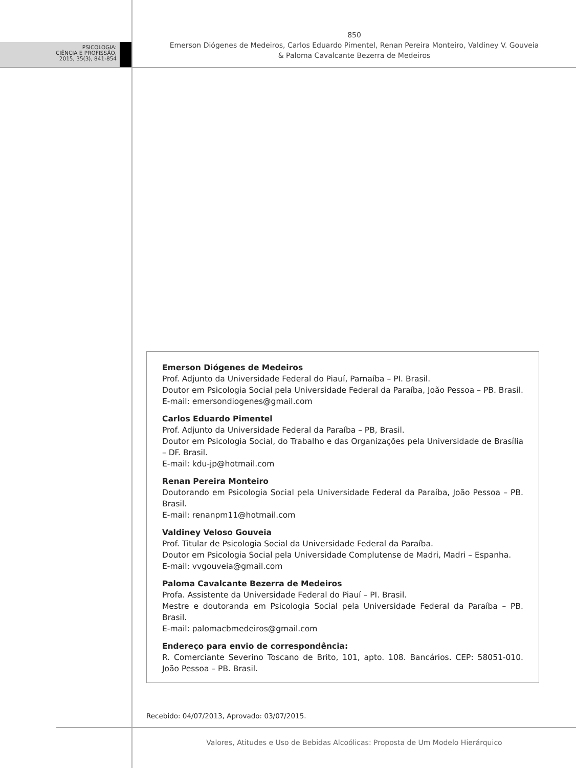PSICOLOGIA:
CIÊNCIA E PROFISSÃO,
2015, 35(3), 841-854
850
Emerson Diógenes de Medeiros, Carlos Eduardo Pimentel, Renan Pereira Monteiro, Valdiney V. Gouveia
& Paloma Cavalcante Bezerra de Medeiros
Emerson Diógenes de Medeiros
Prof. Adjunto da Universidade Federal do Piauí, Parnaíba – PI. Brasil.
Doutor em Psicologia Social pela Universidade Federal da Paraíba, João Pessoa – PB. Brasil.
E-mail: emersondiogenes@gmail.com
Carlos Eduardo Pimentel
Prof. Adjunto da Universidade Federal da Paraíba – PB, Brasil.
Doutor em Psicologia Social, do Trabalho e das Organizações pela Universidade de Brasília – DF. Brasil.
E-mail: kdu-jp@hotmail.com
Renan Pereira Monteiro
Doutorando em Psicologia Social pela Universidade Federal da Paraíba, João Pessoa – PB. Brasil.
E-mail: renanpm11@hotmail.com
Valdiney Veloso Gouveia
Prof. Titular de Psicologia Social da Universidade Federal da Paraíba.
Doutor em Psicologia Social pela Universidade Complutense de Madri, Madri – Espanha.
E-mail: vvgouveia@gmail.com
Paloma Cavalcante Bezerra de Medeiros
Profa. Assistente da Universidade Federal do Piauí – PI. Brasil.
Mestre e doutoranda em Psicologia Social pela Universidade Federal da Paraíba – PB. Brasil.
E-mail: palomacbmedeiros@gmail.com
Endereço para envio de correspondência:
R. Comerciante Severino Toscano de Brito, 101, apto. 108. Bancários. CEP: 58051-010. João Pessoa – PB. Brasil.
Recebido: 04/07/2013, Aprovado: 03/07/2015.
Valores, Atitudes e Uso de Bebidas Alcoólicas: Proposta de Um Modelo Hierárquico